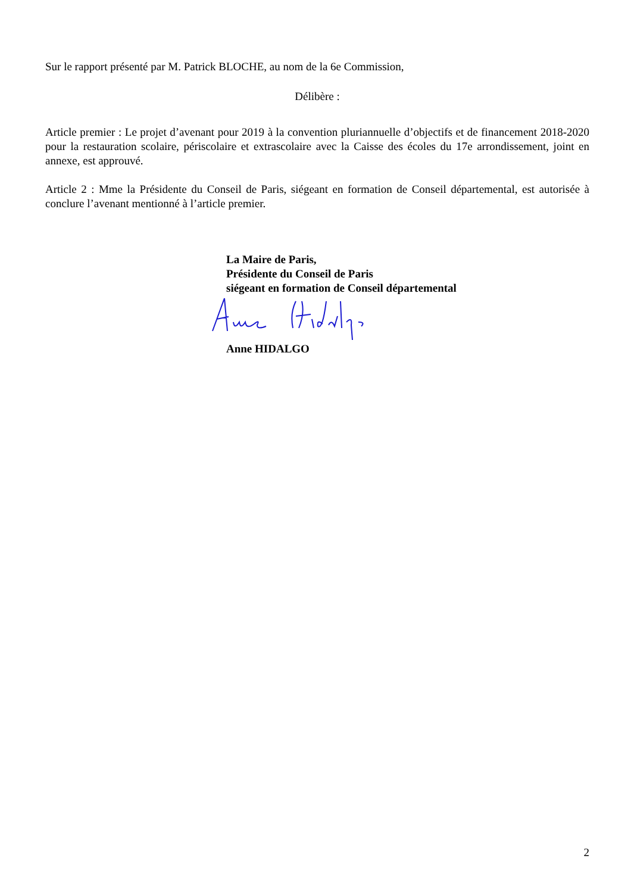Sur le rapport présenté par M. Patrick BLOCHE, au nom de la 6e Commission,
Délibère :
Article premier : Le projet d’avenant pour 2019 à la convention pluriannuelle d’objectifs et de financement 2018-2020 pour la restauration scolaire, périscolaire et extrascolaire avec la Caisse des écoles du 17e arrondissement, joint en annexe, est approuvé.
Article 2 : Mme la Présidente du Conseil de Paris, siégeant en formation de Conseil départemental, est autorisée à conclure l’avenant mentionné à l’article premier.
La Maire de Paris,
Présidente du Conseil de Paris
siégeant en formation de Conseil départemental
Anne HIDALGO
2